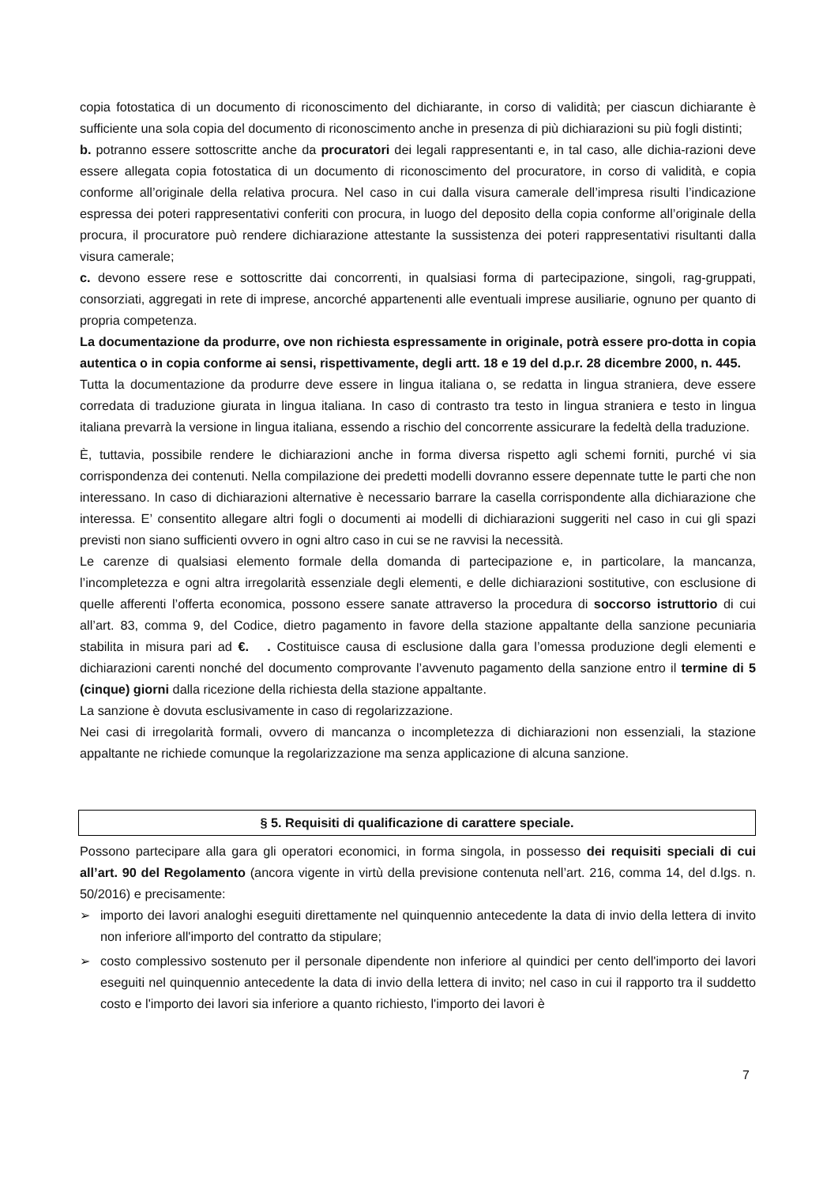copia fotostatica di un documento di riconoscimento del dichiarante, in corso di validità; per ciascun dichiarante è sufficiente una sola copia del documento di riconoscimento anche in presenza di più dichiarazioni su più fogli distinti;
b. potranno essere sottoscritte anche da procuratori dei legali rappresentanti e, in tal caso, alle dichia-razioni deve essere allegata copia fotostatica di un documento di riconoscimento del procuratore, in corso di validità, e copia conforme all’originale della relativa procura. Nel caso in cui dalla visura camerale dell’impresa risulti l’indicazione espressa dei poteri rappresentativi conferiti con procura, in luogo del deposito della copia conforme all’originale della procura, il procuratore può rendere dichiarazione attestante la sussistenza dei poteri rappresentativi risultanti dalla visura camerale;
c. devono essere rese e sottoscritte dai concorrenti, in qualsiasi forma di partecipazione, singoli, rag-gruppati, consorziati, aggregati in rete di imprese, ancorché appartenenti alle eventuali imprese ausiliarie, ognuno per quanto di propria competenza.
La documentazione da produrre, ove non richiesta espressamente in originale, potrà essere pro-dotta in copia autentica o in copia conforme ai sensi, rispettivamente, degli artt. 18 e 19 del d.p.r. 28 dicembre 2000, n. 445.
Tutta la documentazione da produrre deve essere in lingua italiana o, se redatta in lingua straniera, deve essere corredata di traduzione giurata in lingua italiana. In caso di contrasto tra testo in lingua straniera e testo in lingua italiana prevarrà la versione in lingua italiana, essendo a rischio del concorrente assicurare la fedeltà della traduzione.
È, tuttavia, possibile rendere le dichiarazioni anche in forma diversa rispetto agli schemi forniti, purché vi sia corrispondenza dei contenuti. Nella compilazione dei predetti modelli dovranno essere depennate tutte le parti che non interessano. In caso di dichiarazioni alternative è necessario barrare la casella corrispondente alla dichiarazione che interessa. E’ consentito allegare altri fogli o documenti ai modelli di dichiarazioni suggeriti nel caso in cui gli spazi previsti non siano sufficienti ovvero in ogni altro caso in cui se ne ravvisi la necessità.
Le carenze di qualsiasi elemento formale della domanda di partecipazione e, in particolare, la mancanza, l’incompletezza e ogni altra irregolarità essenziale degli elementi, e delle dichiarazioni sostitutive, con esclusione di quelle afferenti l’offerta economica, possono essere sanate attraverso la procedura di soccorso istruttorio di cui all’art. 83, comma 9, del Codice, dietro pagamento in favore della stazione appaltante della sanzione pecuniaria stabilita in misura pari ad €. . Costituisce causa di esclusione dalla gara l’omessa produzione degli elementi e dichiarazioni carenti nonché del documento comprovante l’avvenuto pagamento della sanzione entro il termine di 5 (cinque) giorni dalla ricezione della richiesta della stazione appaltante.
La sanzione è dovuta esclusivamente in caso di regolarizzazione.
Nei casi di irregolarità formali, ovvero di mancanza o incompletezza di dichiarazioni non essenziali, la stazione appaltante ne richiede comunque la regolarizzazione ma senza applicazione di alcuna sanzione.
§ 5. Requisiti di qualificazione di carattere speciale.
Possono partecipare alla gara gli operatori economici, in forma singola, in possesso dei requisiti speciali di cui all’art. 90 del Regolamento (ancora vigente in virtù della previsione contenuta nell’art. 216, comma 14, del d.lgs. n. 50/2016) e precisamente:
➢ importo dei lavori analoghi eseguiti direttamente nel quinquennio antecedente la data di invio della lettera di invito non inferiore all'importo del contratto da stipulare;
➢ costo complessivo sostenuto per il personale dipendente non inferiore al quindici per cento dell'importo dei lavori eseguiti nel quinquennio antecedente la data di invio della lettera di invito; nel caso in cui il rapporto tra il suddetto costo e l'importo dei lavori sia inferiore a quanto richiesto, l'importo dei lavori è
7